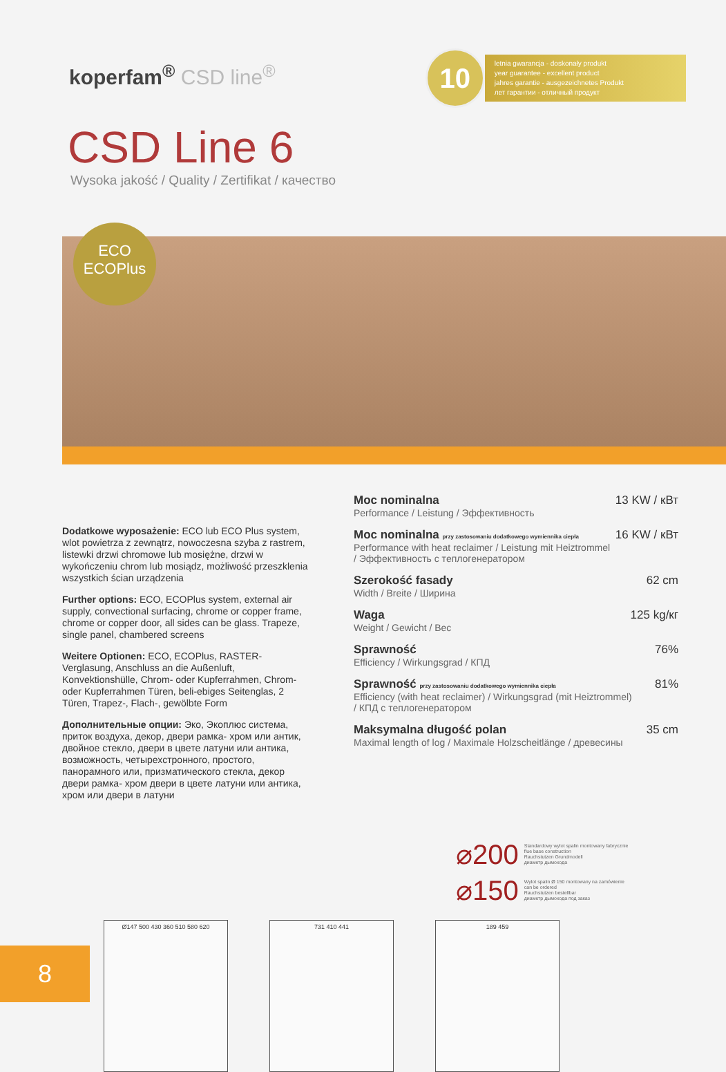koperfam<sup>®</sup> CSD line<sup>®</sup>
10
letnia gwarancja - doskonały produkt
year guarantee - excellent product
jahres garantie - ausgezeichnetes Produkt
лет гарантии - отличный продукт
CSD Line 6
Wysoka jakość / Quality / Zertifikat / качество
ECO
ECOPlus
Dodatkowe wyposażenie: ECO lub ECO Plus system, wlot powietrza z zewnątrz, nowoczesna szyba z rastrem, listewki drzwi chromowe lub mosiężne, drzwi w wykończeniu chrom lub mosiądz, możliwość przeszklenia wszystkich ścian urządzenia
Further options: ECO, ECOPlus system, external air supply, convectional surfacing, chrome or copper frame, chrome or copper door, all sides can be glass. Trapeze, single panel, chambered screens
Weitere Optionen: ECO, ECOPlus, RASTER-Verglasung, Anschluss an die Außenluft, Konvektionshülle, Chrom- oder Kupferrahmen, Chrom- oder Kupferrahmen Türen, beli-ebiges Seitenglas, 2 Türen, Trapez-, Flach-, gewölbte Form
Дополнительные опции: Эко, Экоплюс система, приток воздуха, декор, двери рамка- хром или антик, двойное стекло, двери в цвете латуни или антика, возможность, четырехстронного, простого, панорамного или, призматического стекла, декор двери рамка- хром двери в цвете латуни или антика, хром или двери в латуни
Moc nominalna 13 KW / кВт
Performance / Leistung / Эффективность
Moc nominalna przy zastosowaniu dodatkowego wymiennika ciepła 16 KW / кВт
Performance with heat reclaimer / Leistung mit Heiztrommel
/ Эффективность с теплогенератором
Szerokość fasady 62 cm
Width / Breite / Ширина
Waga 125 kg/кг
Weight / Gewicht / Вес
Sprawność 76%
Efficiency / Wirkungsgrad / КПД
Sprawność przy zastosowaniu dodatkowego wymiennika ciepła 81%
Efficiency (with heat reclaimer) / Wirkungsgrad (mit Heiztrommel)
/ КПД с теплогенератором
Maksymalna długość polan 35 cm
Maximal length of log / Maximale Holzscheitlänge / древесины
⌀200 Standardowy wylot spalin montowany fabrycznie
flue base construction
Rauchstutzen Grundmodell
диаметр дымохода
⌀150 Wylot spalin Ø 150 montowany na zamówienie
can be ordered
Rauchstutzen bestellbar
диаметр дымохода под заказ
Ø147 500 430 360 510 580 620 731 410 441 189 459
8